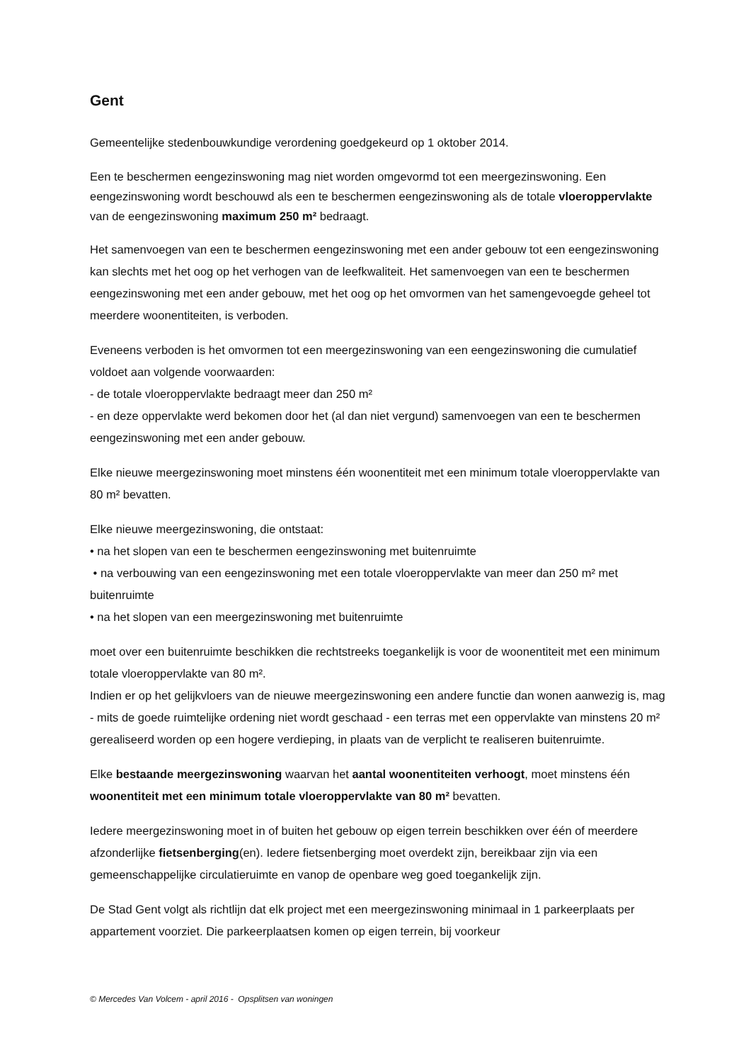Gent
Gemeentelijke stedenbouwkundige verordening goedgekeurd op 1 oktober 2014.
Een te beschermen eengezinswoning mag niet worden omgevormd tot een meergezinswoning. Een eengezinswoning wordt beschouwd als een te beschermen eengezinswoning als de totale vloeroppervlakte van de eengezinswoning maximum 250 m² bedraagt.
Het samenvoegen van een te beschermen eengezinswoning met een ander gebouw tot een eengezinswoning kan slechts met het oog op het verhogen van de leefkwaliteit. Het samenvoegen van een te beschermen eengezinswoning met een ander gebouw, met het oog op het omvormen van het samengevoegde geheel tot meerdere woonentiteiten, is verboden.
Eveneens verboden is het omvormen tot een meergezinswoning van een eengezinswoning die cumulatief voldoet aan volgende voorwaarden:
- de totale vloeroppervlakte bedraagt meer dan 250 m²
- en deze oppervlakte werd bekomen door het (al dan niet vergund) samenvoegen van een te beschermen eengezinswoning met een ander gebouw.
Elke nieuwe meergezinswoning moet minstens één woonentiteit met een minimum totale vloeroppervlakte van 80 m² bevatten.
Elke nieuwe meergezinswoning, die ontstaat:
• na het slopen van een te beschermen eengezinswoning met buitenruimte
• na verbouwing van een eengezinswoning met een totale vloeroppervlakte van meer dan 250 m² met buitenruimte
• na het slopen van een meergezinswoning met buitenruimte
moet over een buitenruimte beschikken die rechtstreeks toegankelijk is voor de woonentiteit met een minimum totale vloeroppervlakte van 80 m².
Indien er op het gelijkvloers van de nieuwe meergezinswoning een andere functie dan wonen aanwezig is, mag - mits de goede ruimtelijke ordening niet wordt geschaad - een terras met een oppervlakte van minstens 20 m² gerealiseerd worden op een hogere verdieping, in plaats van de verplicht te realiseren buitenruimte.
Elke bestaande meergezinswoning waarvan het aantal woonentiteiten verhoogt, moet minstens één woonentiteit met een minimum totale vloeroppervlakte van 80 m² bevatten.
Iedere meergezinswoning moet in of buiten het gebouw op eigen terrein beschikken over één of meerdere afzonderlijke fietsenberging(en). Iedere fietsenberging moet overdekt zijn, bereikbaar zijn via een gemeenschappelijke circulatieruimte en vanop de openbare weg goed toegankelijk zijn.
De Stad Gent volgt als richtlijn dat elk project met een meergezinswoning minimaal in 1 parkeerplaats per appartement voorziet. Die parkeerplaatsen komen op eigen terrein, bij voorkeur
© Mercedes Van Volcem - april 2016 - Opsplitsen van woningen